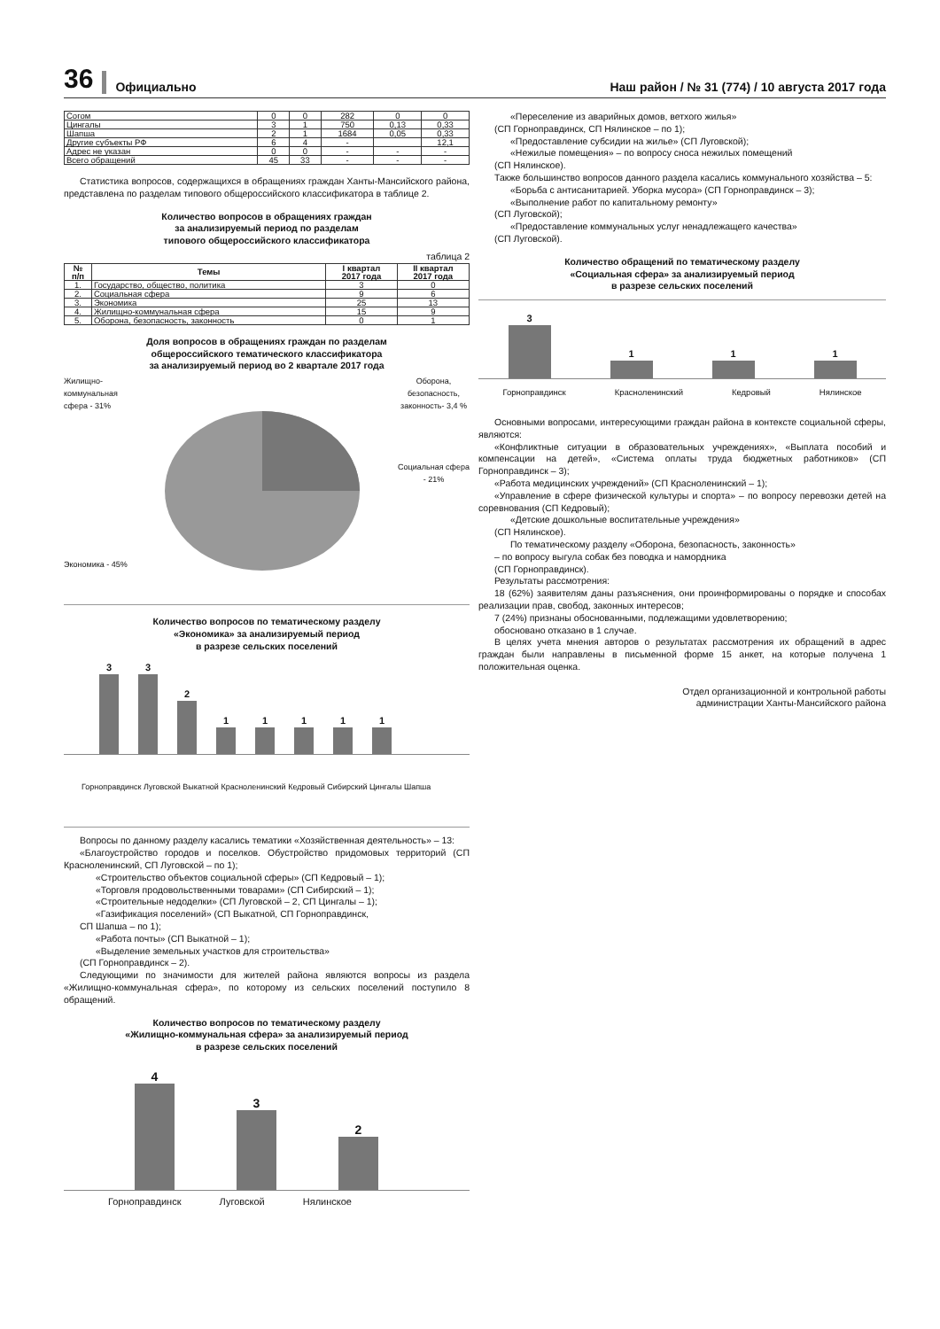36 Официально Наш район / № 31 (774) / 10 августа 2017 года
| Согом | 0 | 0 | 282 | 0 | 0 |
| Цингалы | 3 | 1 | 750 | 0,13 | 0,33 |
| Шапша | 2 | 1 | 1684 | 0,05 | 0,33 |
| Другие субъекты РФ | 6 | 4 | - | | 12,1 |
| Адрес не указан | 0 | 0 | - | - | - |
| Всего обращений | 45 | 33 | - | - | - |
Статистика вопросов, содержащихся в обращениях граждан Ханты-Мансийского района, представлена по разделам типового общероссийского классификатора в таблице 2.
Количество вопросов в обращениях граждан
за анализируемый период по разделам
типового общероссийского классификатора
таблица 2
| № п/п | Темы | I квартал 2017 года | II квартал 2017 года |
| --- | --- | --- | --- |
| 1. | Государство, общество, политика | 3 | 0 |
| 2. | Социальная сфера | 9 | 6 |
| 3. | Экономика | 25 | 13 |
| 4. | Жилищно-коммунальная сфера | 15 | 9 |
| 5. | Оборона, безопасность, законность | 0 | 1 |
Доля вопросов в обращениях граждан по разделам
общероссийского тематического классификатора
за анализируемый период во 2 квартале 2017 года
Жилищно-
коммунальная
сфера - 31%
Экономика - 45%
Оборона,
безопасность,
законность- 3,4 %
Социальная сфера
- 21%
Количество вопросов по тематическому разделу
«Экономика» за анализируемый период
в разрезе сельских поселений
3
3
2
1
1
1
1
1
Горноправдинск Луговской Выкатной Красноленинский Кедровый Сибирский Цингалы Шапша
Вопросы по данному разделу касались тематики «Хозяйственная деятельность» – 13:
«Благоустройство городов и поселков. Обустройство придомовых территорий (СП Красноленинский, СП Луговской – по 1);
«Строительство объектов социальной сферы» (СП Кедровый – 1);
«Торговля продовольственными товарами» (СП Сибирский – 1);
«Строительные недоделки» (СП Луговской – 2, СП Цингалы – 1);
«Газификация поселений» (СП Выкатной, СП Горноправдинск,
СП Шапша – по 1);
«Работа почты» (СП Выкатной – 1);
«Выделение земельных участков для строительства»
(СП Горноправдинск – 2).
Следующими по значимости для жителей района являются вопросы из раздела «Жилищно-коммунальная сфера», по которому из сельских поселений поступило 8 обращений.
Количество вопросов по тематическому разделу
«Жилищно-коммунальная сфера» за анализируемый период
в разрезе сельских поселений
4
3
2
Горноправдинск Луговской Нялинское
«Переселение из аварийных домов, ветхого жилья»
(СП Горноправдинск, СП Нялинское – по 1);
«Предоставление субсидии на жилье» (СП Луговской);
«Нежилые помещения» – по вопросу сноса нежилых помещений
(СП Нялинское).
Также большинство вопросов данного раздела касались коммунального хозяйства – 5:
«Борьба с антисанитарией. Уборка мусора» (СП Горноправдинск – 3);
«Выполнение работ по капитальному ремонту»
(СП Луговской);
«Предоставление коммунальных услуг ненадлежащего качества»
(СП Луговской).
Количество обращений по тематическому разделу
«Социальная сфера» за анализируемый период
в разрезе сельских поселений
3
1
1
1
Горноправдинск Красноленинский Кедровый Нялинское
Основными вопросами, интересующими граждан района в контексте социальной сферы, являются:
«Конфликтные ситуации в образовательных учреждениях», «Выплата пособий и компенсации на детей», «Система оплаты труда бюджетных работников» (СП Горноправдинск – 3);
«Работа медицинских учреждений» (СП Красноленинский – 1);
«Управление в сфере физической культуры и спорта» – по вопросу перевозки детей на соревнования (СП Кедровый);
«Детские дошкольные воспитательные учреждения»
(СП Нялинское).
По тематическому разделу «Оборона, безопасность, законность»
– по вопросу выгула собак без поводка и намордника
(СП Горноправдинск).
Результаты рассмотрения:
18 (62%) заявителям даны разъяснения, они проинформированы о порядке и способах реализации прав, свобод, законных интересов;
7 (24%) признаны обоснованными, подлежащими удовлетворению;
обосновано отказано в 1 случае.
В целях учета мнения авторов о результатах рассмотрения их обращений в адрес граждан были направлены в письменной форме 15 анкет, на которые получена 1 положительная оценка.
Отдел организационной и контрольной работы
администрации Ханты-Мансийского района